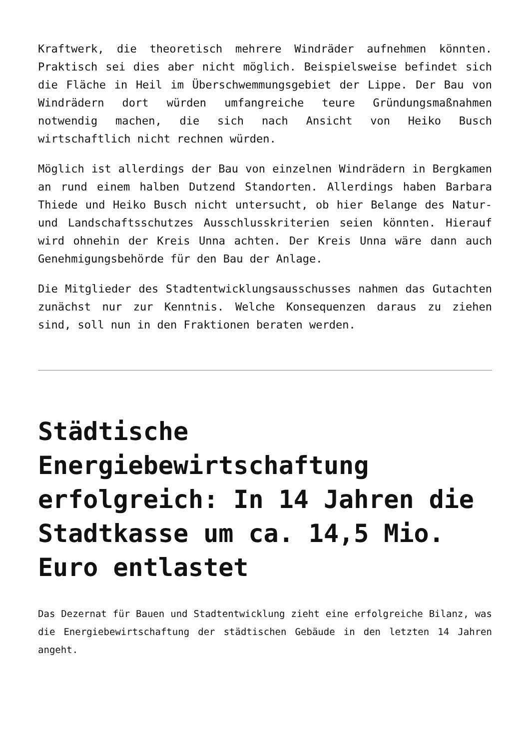Kraftwerk, die theoretisch mehrere Windräder aufnehmen könnten. Praktisch sei dies aber nicht möglich. Beispielsweise befindet sich die Fläche in Heil im Überschwemmungsgebiet der Lippe. Der Bau von Windrädern dort würden umfangreiche teure Gründungsmaßnahmen notwendig machen, die sich nach Ansicht von Heiko Busch wirtschaftlich nicht rechnen würden.
Möglich ist allerdings der Bau von einzelnen Windrädern in Bergkamen an rund einem halben Dutzend Standorten. Allerdings haben Barbara Thiede und Heiko Busch nicht untersucht, ob hier Belange des Natur- und Landschaftsschutzes Ausschlusskriterien seien könnten. Hierauf wird ohnehin der Kreis Unna achten. Der Kreis Unna wäre dann auch Genehmigungsbehörde für den Bau der Anlage.
Die Mitglieder des Stadtentwicklungsausschusses nahmen das Gutachten zunächst nur zur Kenntnis. Welche Konsequenzen daraus zu ziehen sind, soll nun in den Fraktionen beraten werden.
Städtische Energiebewirtschaftung erfolgreich: In 14 Jahren die Stadtkasse um ca. 14,5 Mio. Euro entlastet
Das Dezernat für Bauen und Stadtentwicklung zieht eine erfolgreiche Bilanz, was die Energiebewirtschaftung der städtischen Gebäude in den letzten 14 Jahren angeht.